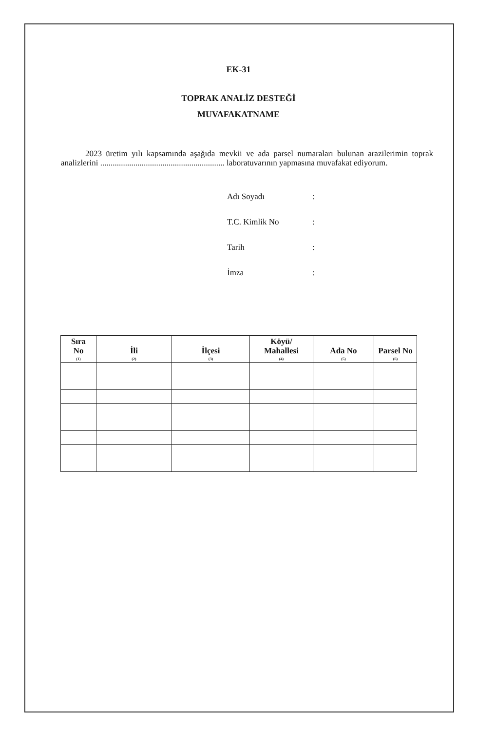EK-31
TOPRAK ANALİZ DESTEĞİ
MUVAFAKATNAME
2023 üretim yılı kapsamında aşağıda mevkii ve ada parsel numaraları bulunan arazilerimin toprak analizlerini ............................................................ laboratuvarının yapmasına muvafakat ediyorum.
Adı Soyadı:
T.C. Kimlik No:
Tarih:
İmza:
| Sıra No (1) | İli (2) | İlçesi (3) | Köyü/ Mahallesi (4) | Ada No (5) | Parsel No (6) |
| --- | --- | --- | --- | --- | --- |